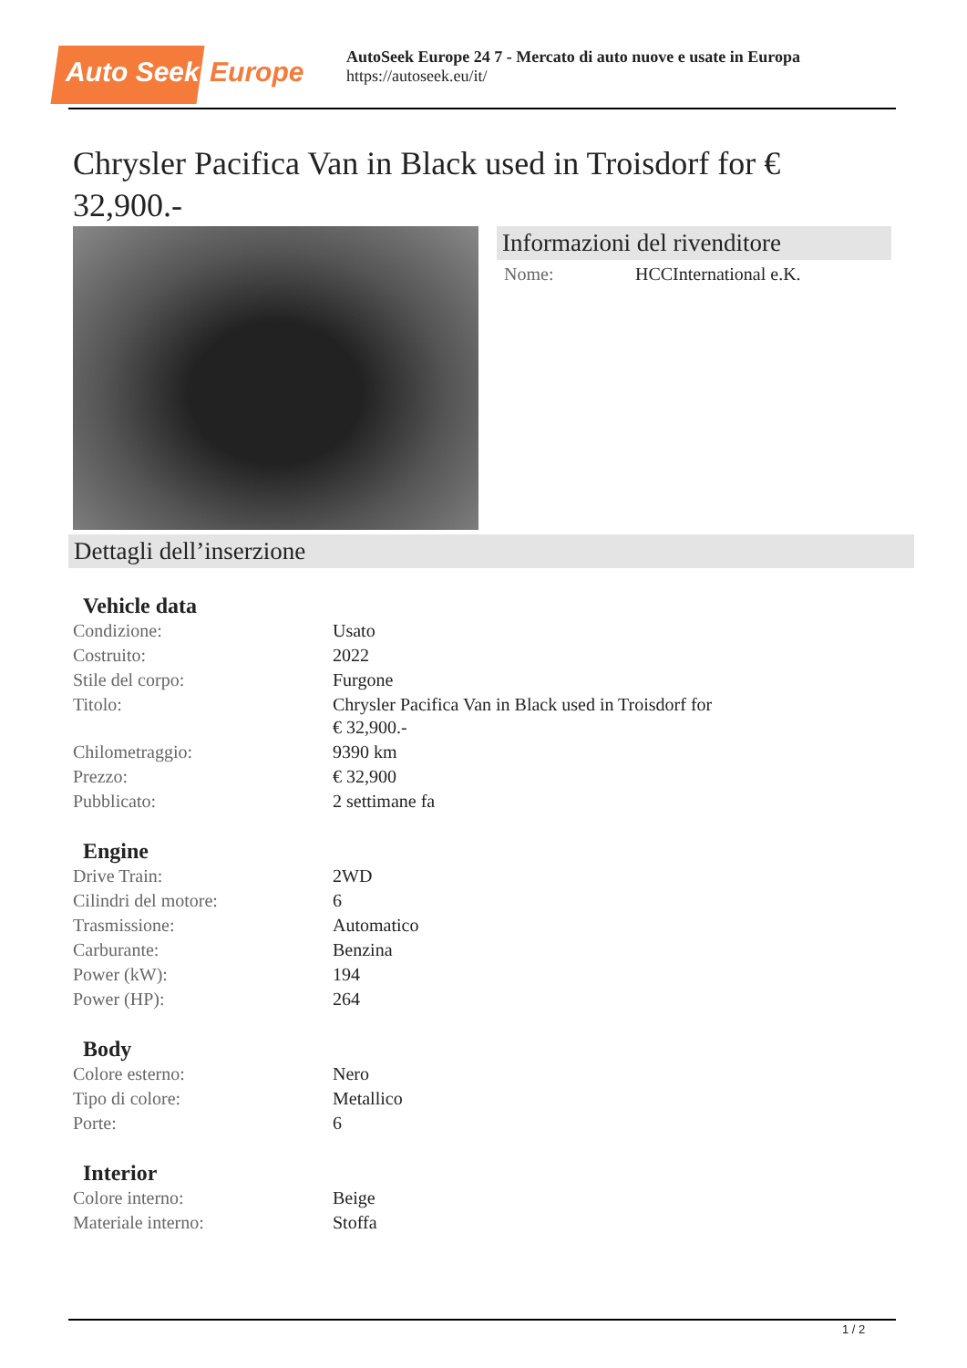Auto Seek Europe
AutoSeek Europe 24 7 - Mercato di auto nuove e usate in Europa
https://autoseek.eu/it/
Chrysler Pacifica Van in Black used in Troisdorf for € 32,900.-
Informazioni del rivenditore
| Nome: | HCCInternational e.K. |
Dettagli dell’inserzione
Vehicle data
| Condizione: | Usato |
| Costruito: | 2022 |
| Stile del corpo: | Furgone |
| Titolo: | Chrysler Pacifica Van in Black used in Troisdorf for € 32,900.- |
| Chilometraggio: | 9390 km |
| Prezzo: | € 32,900 |
| Pubblicato: | 2 settimane fa |
Engine
| Drive Train: | 2WD |
| Cilindri del motore: | 6 |
| Trasmissione: | Automatico |
| Carburante: | Benzina |
| Power (kW): | 194 |
| Power (HP): | 264 |
Body
| Colore esterno: | Nero |
| Tipo di colore: | Metallico |
| Porte: | 6 |
Interior
| Colore interno: | Beige |
| Materiale interno: | Stoffa |
1 / 2